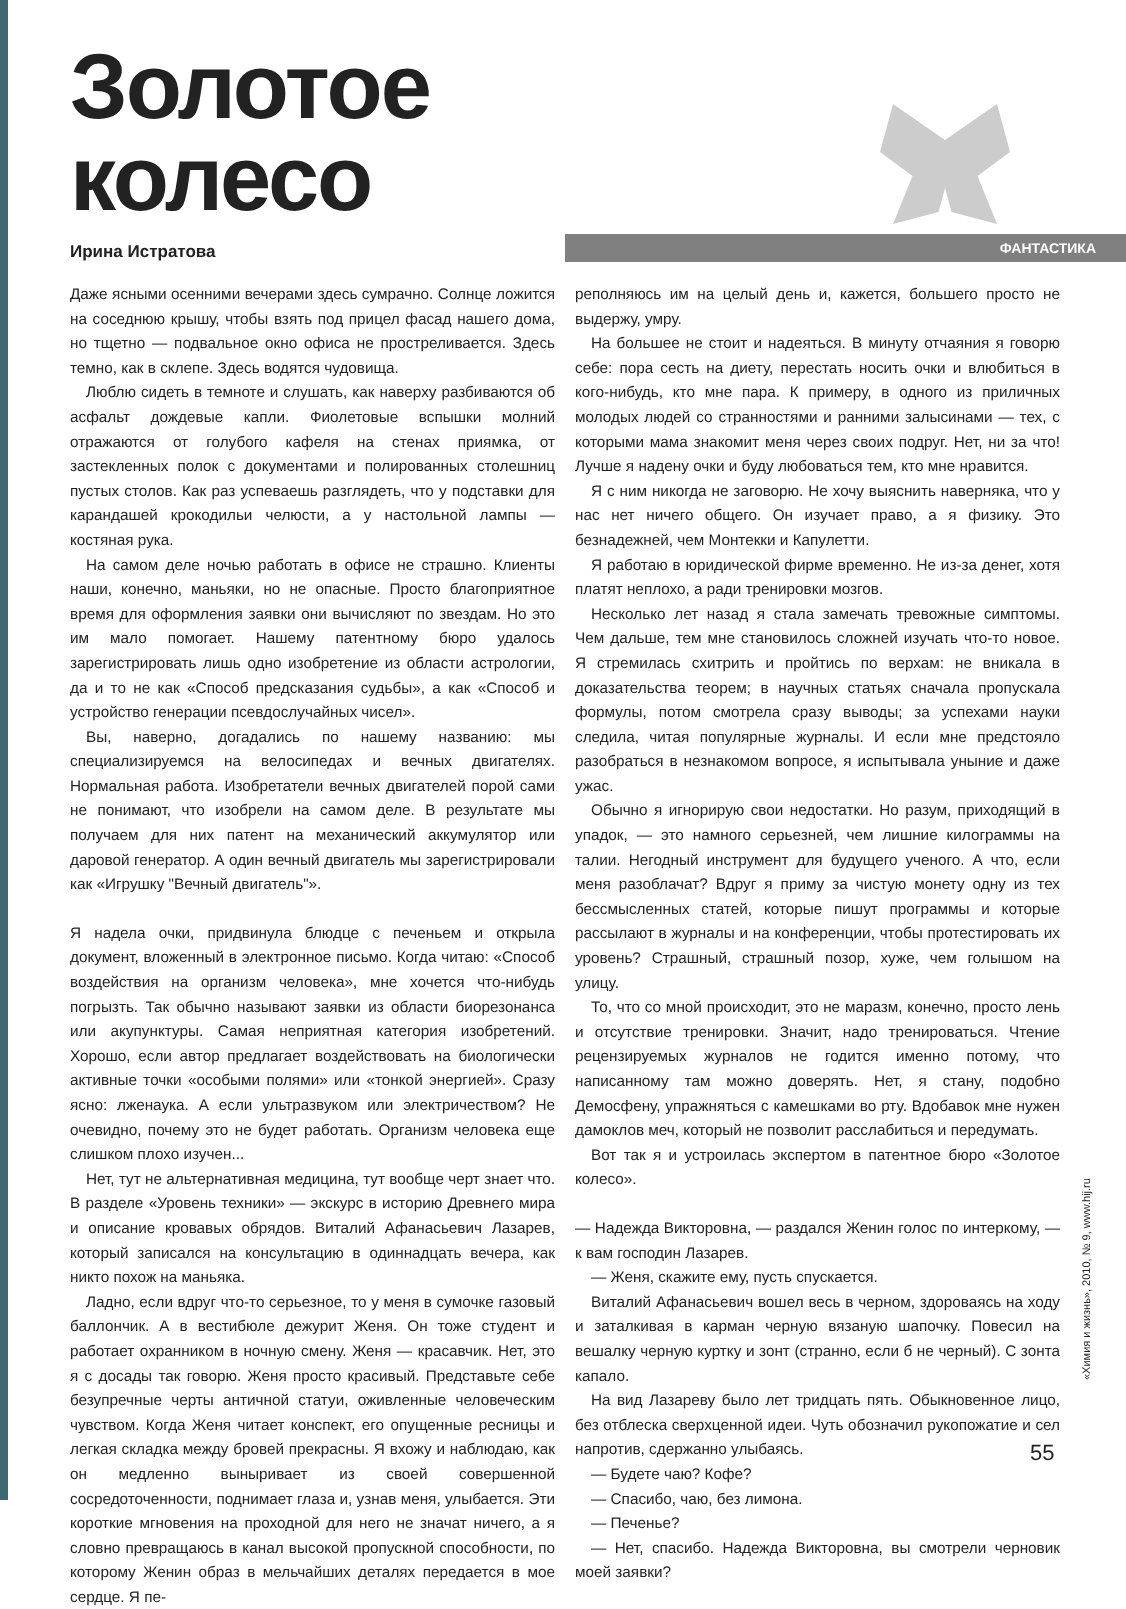Золотое
колесо
Ирина Истратова
ФАНТАСТИКА
Даже ясными осенними вечерами здесь сумрачно. Солнце ложится на соседнюю крышу, чтобы взять под прицел фасад нашего дома, но тщетно — подвальное окно офиса не простреливается. Здесь темно, как в склепе. Здесь водятся чудовища.
Люблю сидеть в темноте и слушать, как наверху разбиваются об асфальт дождевые капли. Фиолетовые вспышки молний отражаются от голубого кафеля на стенах приямка, от застекленных полок с документами и полированных столешниц пустых столов. Как раз успеваешь разглядеть, что у подставки для карандашей крокодильи челюсти, а у настольной лампы — костяная рука.
На самом деле ночью работать в офисе не страшно. Клиенты наши, конечно, маньяки, но не опасные. Просто благоприятное время для оформления заявки они вычисляют по звездам. Но это им мало помогает. Нашему патентному бюро удалось зарегистрировать лишь одно изобретение из области астрологии, да и то не как «Способ предсказания судьбы», а как «Способ и устройство генерации псевдослучайных чисел».
Вы, наверно, догадались по нашему названию: мы специализируемся на велосипедах и вечных двигателях. Нормальная работа. Изобретатели вечных двигателей порой сами не понимают, что изобрели на самом деле. В результате мы получаем для них патент на механический аккумулятор или даровой генератор. А один вечный двигатель мы зарегистрировали как «Игрушку "Вечный двигатель"».
Я надела очки, придвинула блюдце с печеньем и открыла документ, вложенный в электронное письмо. Когда читаю: «Способ воздействия на организм человека», мне хочется что-нибудь погрызть. Так обычно называют заявки из области биорезонанса или акупунктуры. Самая неприятная категория изобретений. Хорошо, если автор предлагает воздействовать на биологически активные точки «особыми полями» или «тонкой энергией». Сразу ясно: лженаука. А если ультразвуком или электричеством? Не очевидно, почему это не будет работать. Организм человека еще слишком плохо изучен...
Нет, тут не альтернативная медицина, тут вообще черт знает что. В разделе «Уровень техники» — экскурс в историю Древнего мира и описание кровавых обрядов. Виталий Афанасьевич Лазарев, который записался на консультацию в одиннадцать вечера, как никто похож на маньяка.
Ладно, если вдруг что-то серьезное, то у меня в сумочке газовый баллончик. А в вестибюле дежурит Женя. Он тоже студент и работает охранником в ночную смену. Женя — красавчик. Нет, это я с досады так говорю. Женя просто красивый. Представьте себе безупречные черты античной статуи, оживленные человеческим чувством. Когда Женя читает конспект, его опущенные ресницы и легкая складка между бровей прекрасны. Я вхожу и наблюдаю, как он медленно выныривает из своей совершенной сосредоточенности, поднимает глаза и, узнав меня, улыбается. Эти короткие мгновения на проходной для него не значат ничего, а я словно превращаюсь в канал высокой пропускной способности, по которому Женин образ в мельчайших деталях передается в мое сердце. Я пе-
реполняюсь им на целый день и, кажется, большего просто не выдержу, умру.
На большее не стоит и надеяться. В минуту отчаяния я говорю себе: пора сесть на диету, перестать носить очки и влюбиться в кого-нибудь, кто мне пара. К примеру, в одного из приличных молодых людей со странностями и ранними залысинами — тех, с которыми мама знакомит меня через своих подруг. Нет, ни за что! Лучше я надену очки и буду любоваться тем, кто мне нравится.
Я с ним никогда не заговорю. Не хочу выяснить наверняка, что у нас нет ничего общего. Он изучает право, а я физику. Это безнадежней, чем Монтекки и Капулетти.
Я работаю в юридической фирме временно. Не из-за денег, хотя платят неплохо, а ради тренировки мозгов.
Несколько лет назад я стала замечать тревожные симптомы. Чем дальше, тем мне становилось сложней изучать что-то новое. Я стремилась схитрить и пройтись по верхам: не вникала в доказательства теорем; в научных статьях сначала пропускала формулы, потом смотрела сразу выводы; за успехами науки следила, читая популярные журналы. И если мне предстояло разобраться в незнакомом вопросе, я испытывала уныние и даже ужас.
Обычно я игнорирую свои недостатки. Но разум, приходящий в упадок, — это намного серьезней, чем лишние килограммы на талии. Негодный инструмент для будущего ученого. А что, если меня разоблачат? Вдруг я приму за чистую монету одну из тех бессмысленных статей, которые пишут программы и которые рассылают в журналы и на конференции, чтобы протестировать их уровень? Страшный, страшный позор, хуже, чем голышом на улицу.
То, что со мной происходит, это не маразм, конечно, просто лень и отсутствие тренировки. Значит, надо тренироваться. Чтение рецензируемых журналов не годится именно потому, что написанному там можно доверять. Нет, я стану, подобно Демосфену, упражняться с камешками во рту. Вдобавок мне нужен дамоклов меч, который не позволит расслабиться и передумать.
Вот так я и устроилась экспертом в патентное бюро «Золотое колесо».
— Надежда Викторовна, — раздался Женин голос по интеркому, — к вам господин Лазарев.
— Женя, скажите ему, пусть спускается.
Виталий Афанасьевич вошел весь в черном, здороваясь на ходу и заталкивая в карман черную вязаную шапочку. Повесил на вешалку черную куртку и зонт (странно, если б не черный). С зонта капало.
На вид Лазареву было лет тридцать пять. Обыкновенное лицо, без отблеска сверхценной идеи. Чуть обозначил рукопожатие и сел напротив, сдержанно улыбаясь.
— Будете чаю? Кофе?
— Спасибо, чаю, без лимона.
— Печенье?
— Нет, спасибо. Надежда Викторовна, вы смотрели черновик моей заявки?
55
«Химия и жизнь», 2010, № 9, www.hij.ru